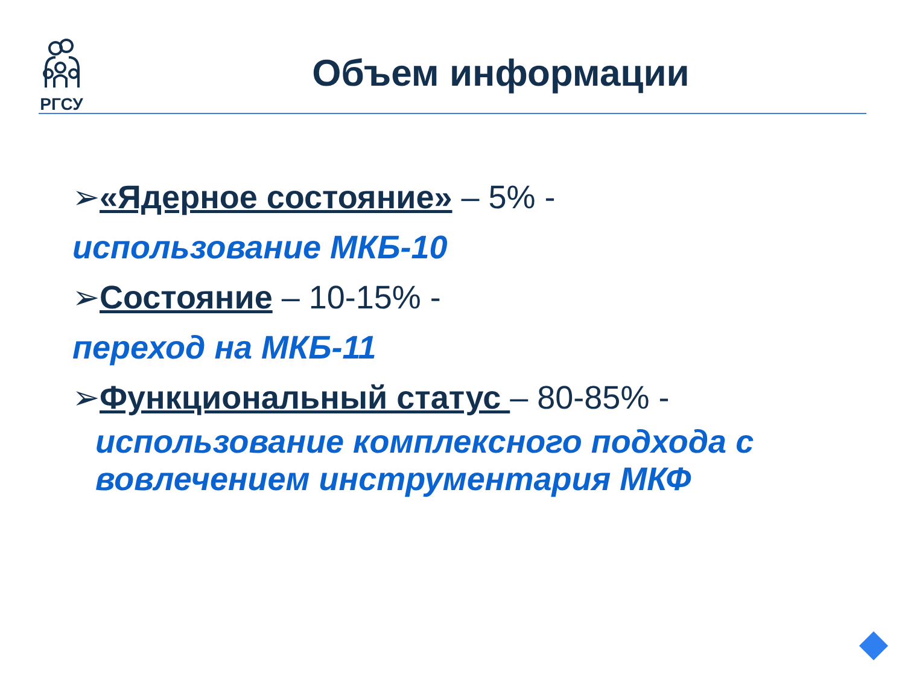РГСУ
Объем информации
➢«Ядерное состояние» – 5% -
использование МКБ-10
➢Состояние – 10-15% -
переход на МКБ-11
➢Функциональный статус – 80-85% -
использование комплексного подхода с вовлечением инструментария МКФ